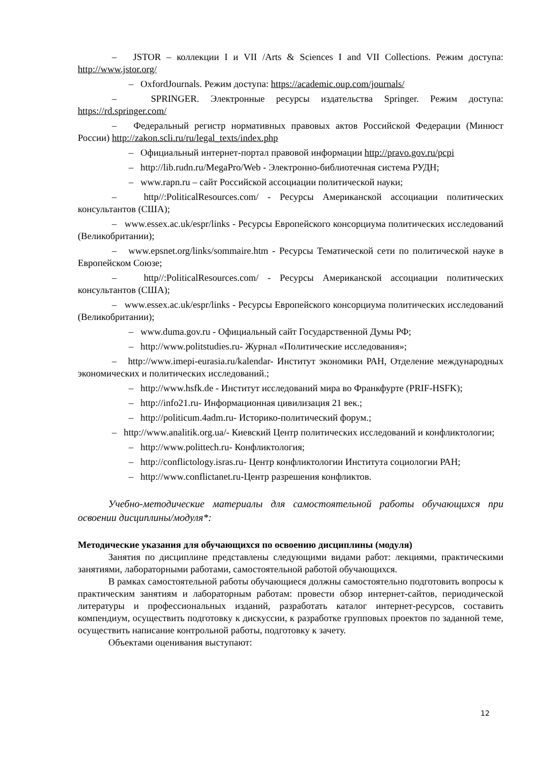– JSTOR – коллекции I и VII /Arts & Sciences I and VII Collections. Режим доступа: http://www.jstor.org/
– OxfordJournals. Режим доступа: https://academic.oup.com/journals/
– SPRINGER. Электронные ресурсы издательства Springer. Режим доступа: https://rd.springer.com/
– Федеральный регистр нормативных правовых актов Российской Федерации (Минюст России) http://zakon.scli.ru/ru/legal_texts/index.php
– Официальный интернет-портал правовой информации http://pravo.gov.ru/pcpi
– http://lib.rudn.ru/MegaPro/Web - Электронно-библиотечная система РУДН;
– www.rapn.ru – сайт Российской ассоциации политической науки;
– http//:PoliticalResources.com/ - Ресурсы Американской ассоциации политических консультантов (США);
– www.essex.ac.uk/espr/links - Ресурсы Европейского консорциума политических исследований (Великобритании);
– www.epsnet.org/links/sommaire.htm - Ресурсы Тематической сети по политической науке в Европейском Союзе;
– http//:PoliticalResources.com/ - Ресурсы Американской ассоциации политических консультантов (США);
– www.essex.ac.uk/espr/links - Ресурсы Европейского консорциума политических исследований (Великобритании);
– www.duma.gov.ru - Официальный сайт Государственной Думы РФ;
– http://www.politstudies.ru- Журнал «Политические исследования»;
– http://www.imepi-eurasia.ru/kalendar- Институт экономики РАН, Отделение международных экономических и политических исследований.;
– http://www.hsfk.de - Институт исследований мира во Франкфурте (PRIF-HSFK);
– http://info21.ru- Информационная цивилизация 21 век.;
– http://politicum.4adm.ru- Историко-политический форум.;
– http://www.analitik.org.ua/- Киевский Центр политических исследований и конфликтологии;
– http://www.polittech.ru- Конфликтология;
– http://conflictology.isras.ru- Центр конфликтологии Института социологии РАН;
– http://www.conflictanet.ru-Центр разрешения конфликтов.
Учебно-методические материалы для самостоятельной работы обучающихся при освоении дисциплины/модуля*:
Методические указания для обучающихся по освоению дисциплины (модуля)
Занятия по дисциплине представлены следующими видами работ: лекциями, практическими занятиями, лабораторными работами, самостоятельной работой обучающихся.
В рамках самостоятельной работы обучающиеся должны самостоятельно подготовить вопросы к практическим занятиям и лабораторным работам: провести обзор интернет-сайтов, периодической литературы и профессиональных изданий, разработать каталог интернет-ресурсов, составить компендиум, осуществить подготовку к дискуссии, к разработке групповых проектов по заданной теме, осуществить написание контрольной работы, подготовку к зачету.
Объектами оценивания выступают:
12